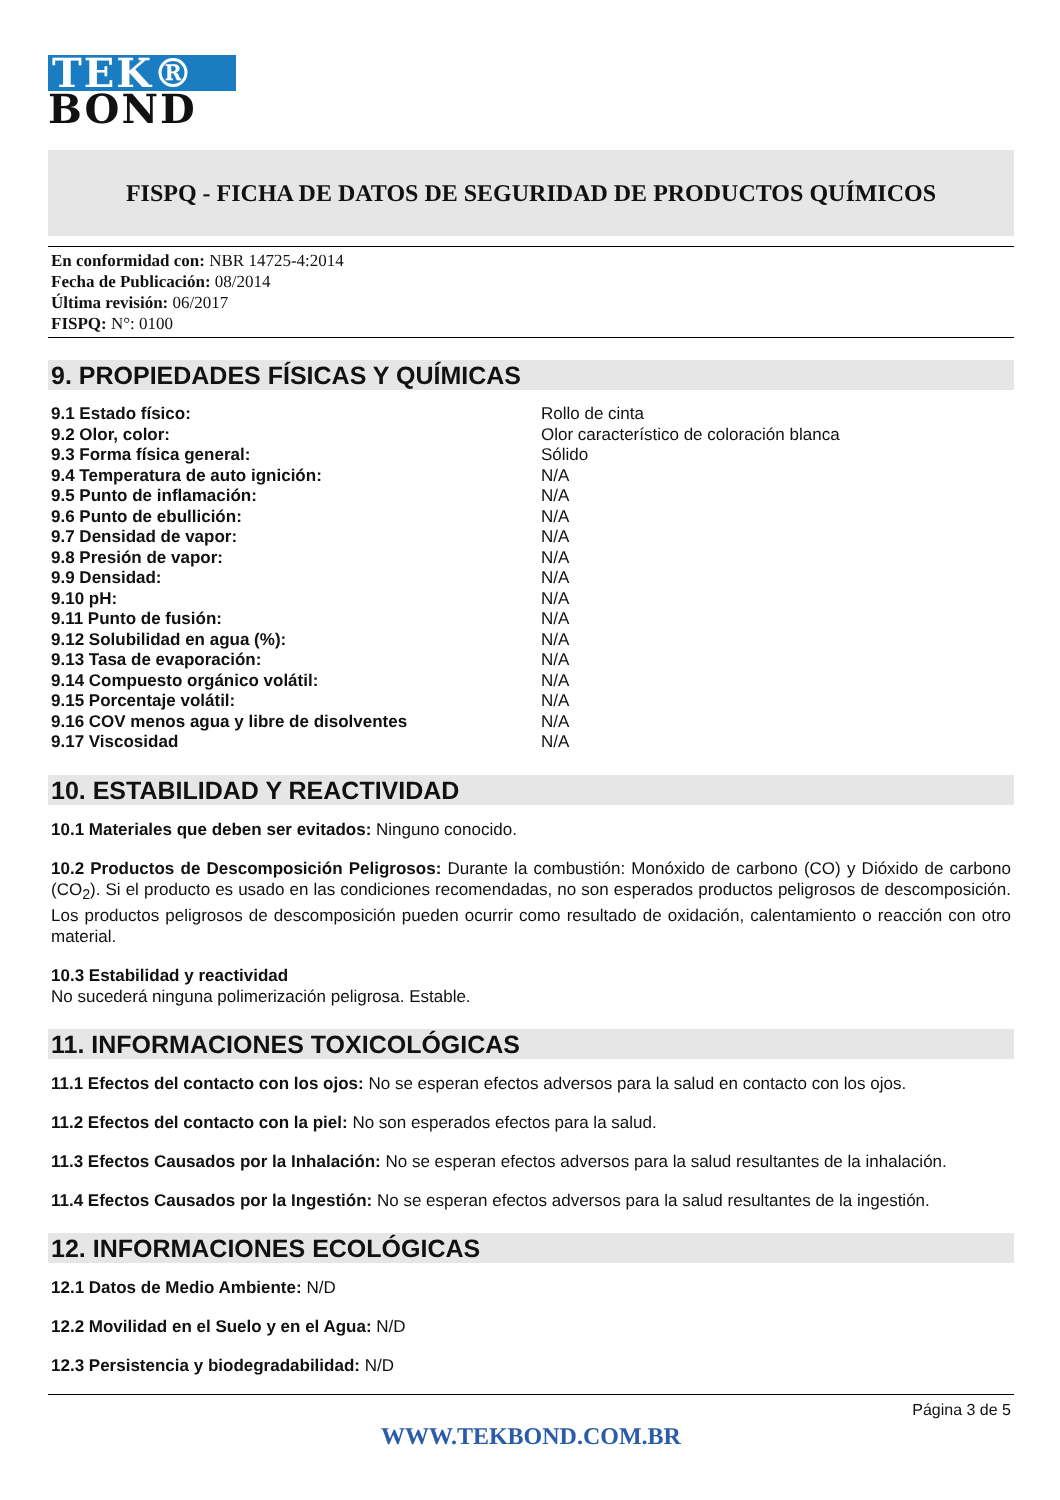TEK®
BOND
FISPQ - FICHA DE DATOS DE SEGURIDAD DE PRODUCTOS QUÍMICOS
En conformidad con: NBR 14725-4:2014
Fecha de Publicación: 08/2014
Última revisión: 06/2017
FISPQ: N°: 0100
9. PROPIEDADES FÍSICAS Y QUÍMICAS
| 9.1 Estado físico: | Rollo de cinta |
| 9.2 Olor, color: | Olor característico de coloración blanca |
| 9.3 Forma física general: | Sólido |
| 9.4 Temperatura de auto ignición: | N/A |
| 9.5 Punto de inflamación: | N/A |
| 9.6 Punto de ebullición: | N/A |
| 9.7 Densidad de vapor: | N/A |
| 9.8 Presión de vapor: | N/A |
| 9.9 Densidad: | N/A |
| 9.10 pH: | N/A |
| 9.11 Punto de fusión: | N/A |
| 9.12 Solubilidad en agua (%): | N/A |
| 9.13 Tasa de evaporación: | N/A |
| 9.14 Compuesto orgánico volátil: | N/A |
| 9.15 Porcentaje volátil: | N/A |
| 9.16 COV menos agua y libre de disolventes | N/A |
| 9.17 Viscosidad | N/A |
10. ESTABILIDAD Y REACTIVIDAD
10.1 Materiales que deben ser evitados: Ninguno conocido.
10.2 Productos de Descomposición Peligrosos: Durante la combustión: Monóxido de carbono (CO) y Dióxido de carbono (CO<sub>2</sub>). Si el producto es usado en las condiciones recomendadas, no son esperados productos peligrosos de descomposición. Los productos peligrosos de descomposición pueden ocurrir como resultado de oxidación, calentamiento o reacción con otro material.
10.3 Estabilidad y reactividad
No sucederá ninguna polimerización peligrosa. Estable.
11. INFORMACIONES TOXICOLÓGICAS
11.1 Efectos del contacto con los ojos: No se esperan efectos adversos para la salud en contacto con los ojos.
11.2 Efectos del contacto con la piel: No son esperados efectos para la salud.
11.3 Efectos Causados por la Inhalación: No se esperan efectos adversos para la salud resultantes de la inhalación.
11.4 Efectos Causados por la Ingestión: No se esperan efectos adversos para la salud resultantes de la ingestión.
12. INFORMACIONES ECOLÓGICAS
12.1 Datos de Medio Ambiente: N/D
12.2 Movilidad en el Suelo y en el Agua: N/D
12.3 Persistencia y biodegradabilidad: N/D
Página 3 de 5
WWW.TEKBOND.COM.BR